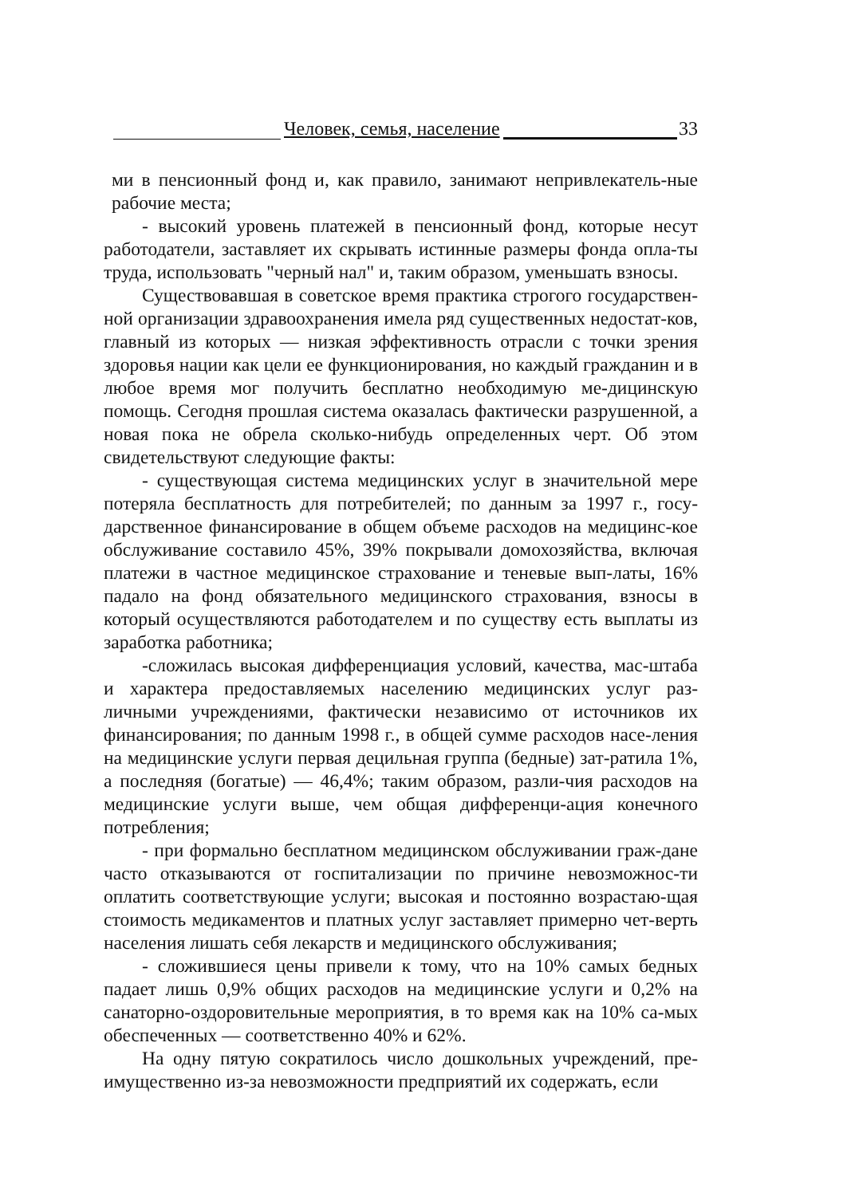Человек, семья, население 33
ми в пенсионный фонд и, как правило, занимают непривлекатель-ные рабочие места;
- высокий уровень платежей в пенсионный фонд, которые несут работодатели, заставляет их скрывать истинные размеры фонда опла-ты труда, использовать "черный нал" и, таким образом, уменьшать взносы.
Существовавшая в советское время практика строгого государствен-ной организации здравоохранения имела ряд существенных недостат-ков, главный из которых — низкая эффективность отрасли с точки зрения здоровья нации как цели ее функционирования, но каждый гражданин и в любое время мог получить бесплатно необходимую ме-дицинскую помощь. Сегодня прошлая система оказалась фактически разрушенной, а новая пока не обрела сколько-нибудь определенных черт. Об этом свидетельствуют следующие факты:
- существующая система медицинских услуг в значительной мере потеряла бесплатность для потребителей; по данным за 1997 г., госу-дарственное финансирование в общем объеме расходов на медицинс-кое обслуживание составило 45%, 39% покрывали домохозяйства, включая платежи в частное медицинское страхование и теневые вып-латы, 16% падало на фонд обязательного медицинского страхования, взносы в который осуществляются работодателем и по существу есть выплаты из заработка работника;
-сложилась высокая дифференциация условий, качества, мас-штаба и характера предоставляемых населению медицинских услуг раз-личными учреждениями, фактически независимо от источников их финансирования; по данным 1998 г., в общей сумме расходов насе-ления на медицинские услуги первая децильная группа (бедные) зат-ратила 1%, а последняя (богатые) — 46,4%; таким образом, разли-чия расходов на медицинские услуги выше, чем общая дифференци-ация конечного потребления;
- при формально бесплатном медицинском обслуживании граж-дане часто отказываются от госпитализации по причине невозможнос-ти оплатить соответствующие услуги; высокая и постоянно возрастаю-щая стоимость медикаментов и платных услуг заставляет примерно чет-верть населения лишать себя лекарств и медицинского обслуживания;
- сложившиеся цены привели к тому, что на 10% самых бедных падает лишь 0,9% общих расходов на медицинские услуги и 0,2% на санаторно-оздоровительные мероприятия, в то время как на 10% са-мых обеспеченных — соответственно 40% и 62%.
На одну пятую сократилось число дошкольных учреждений, пре-имущественно из-за невозможности предприятий их содержать, если